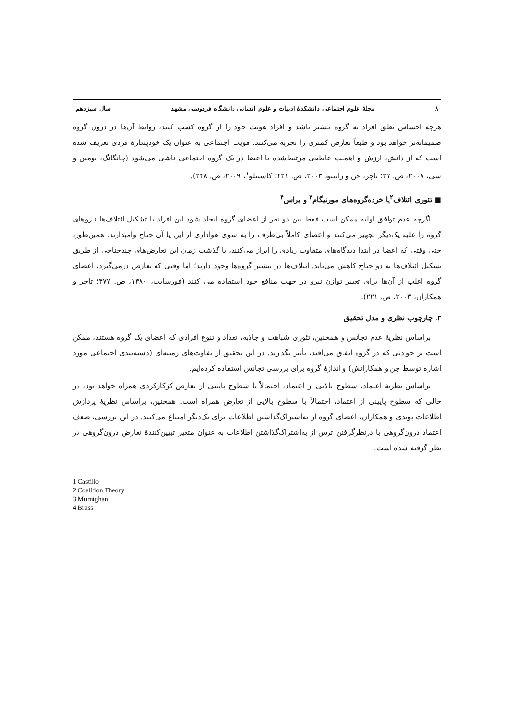٨ مجلهٔ علوم اجتماعی دانشکدهٔ ادبیات و علوم انسانی دانشگاه فردوسی مشهد سال سیزدهم
هرچه احساس تعلق افراد به گروه بیشتر باشد و افراد هویت خود را از گروه کسب کنند، روابط آن‌ها در درون گروه صمیمانه‌تر خواهد بود و طبعاً تعارض کمتری را تجربه می‌کنند. هویت اجتماعی به عنوان یک خودپندارهٔ فردی تعریف شده است که از دانش، ارزش و اهمیت عاطفی مرتبط‌شده با اعضا در یک گروه اجتماعی ناشی می‌شود (چانگانگ، یومین و شی، ۲۰۰۸، ص. ۲۷؛ تاچر، جن و زانتتو، ۲۰۰۳، ص. ۲۲۱؛ کاستیلو<sup>۱</sup>، ۲۰۰۹، ص. ۲۴۸).
■ تئوری ائتلاف<sup>۲</sup>یا خرده‌گروه‌های مورنیگام<sup>۳</sup> و براس<sup>۴</sup>
اگرچه عدم توافق اولیه ممکن است فقط بین دو نفر از اعضای گروه ایجاد شود این افراد با تشکیل ائتلاف‌ها نیروهای گروه را علیه یک‌دیگر تجهیز می‌کنند و اعضای کاملاً بی‌طرف را به سوی هواداری از این یا آن جناح وامیدارند. همین‌طور، حتی وقتی که اعضا در ابتدا دیدگاه‌های متفاوت زیادی را ابراز می‌کنند، با گذشت زمان این تعارض‌های چندجناحی از طریق تشکیل ائتلاف‌ها به دو جناح کاهش می‌یابد. ائتلاف‌ها در بیشتر گروه‌ها وجود دارند؛ اما وقتی که تعارض درمی‌گیرد، اعضای گروه اغلب از آن‌ها برای تغییر توازن نیرو در جهت منافع خود استفاده می کنند (فورسایت، ۱۳۸۰، ص. ۴۷۷؛ تاچر و همکاران، ۲۰۰۳، ص. ۲۲۱).
۳. چارچوب نظری و مدل تحقیق
براساس نظریهٔ عدم تجانس و همچنین، تئوری شباهت و جاذبه، تعداد و تنوع افرادی که اعضای یک گروه هستند، ممکن است بر حوادثی که در گروه اتفاق می‌افتد، تأثیر بگذارند. در این تحقیق از تفاوت‌های زمینه‌ای (دسته‌بندی اجتماعی مورد اشاره توسط جن و همکارانش) و اندازهٔ گروه برای بررسی تجانس استفاده کرده‌ایم.
براساس نظریهٔ اعتماد، سطوح بالایی از اعتماد، احتمالاً با سطوح پایینی از تعارض کژکارکردی همراه خواهد بود، در حالی که سطوح پایینی از اعتماد، احتمالاً با سطوح بالایی از تعارض همراه است. همچنین، براساس نظریهٔ پردازش اطلاعات پوندی و همکاران، اعضای گروه از به‌اشتراک‌گذاشتن اطلاعات برای یک‌دیگر امتناع می‌کنند. در این بررسی، ضعف اعتماد درون‌گروهی با درنظرگرفتن ترس از به‌اشتراک‌گذاشتن اطلاعات به عنوان متغیر تبیین‌کنندهٔ تعارض درون‌گروهی در نظر گرفته شده است.
1 Castillo
2 Coalition Theory
3 Murnighan
4 Brass